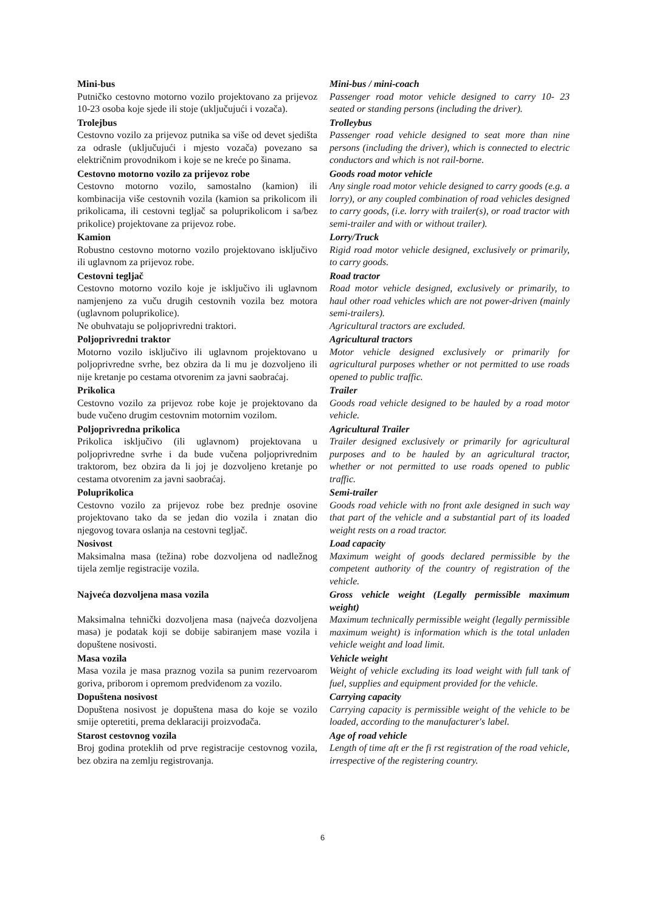Mini-bus
Putničko cestovno motorno vozilo projektovano za prijevoz 10-23 osoba koje sjede ili stoje (uključujući i vozača).
Mini-bus / mini-coach
Passenger road motor vehicle designed to carry 10- 23 seated or standing persons (including the driver).
Trolejbus
Cestovno vozilo za prijevoz putnika sa više od devet sjedišta za odrasle (uključujući i mjesto vozača) povezano sa električnim provodnikom i koje se ne kreće po šinama.
Trolleybus
Passenger road vehicle designed to seat more than nine persons (including the driver), which is connected to electric conductors and which is not rail-borne.
Cestovno motorno vozilo za prijevoz robe
Cestovno motorno vozilo, samostalno (kamion) ili kombinacija više cestovnih vozila (kamion sa prikolicom ili prikolicama, ili cestovni tegljač sa poluprikolicom i sa/bez prikolice) projektovane za prijevoz robe.
Goods road motor vehicle
Any single road motor vehicle designed to carry goods (e.g. a lorry), or any coupled combination of road vehicles designed to carry goods, (i.e. lorry with trailer(s), or road tractor with semi-trailer and with or without trailer).
Kamion
Robustno cestovno motorno vozilo projektovano isključivo ili uglavnom za prijevoz robe.
Lorry/Truck
Rigid road motor vehicle designed, exclusively or primarily, to carry goods.
Cestovni tegljač
Cestovno motorno vozilo koje je isključivo ili uglavnom namjenjeno za vuču drugih cestovnih vozila bez motora (uglavnom poluprikolice).
Ne obuhvataju se poljoprivredni traktori.
Road tractor
Road motor vehicle designed, exclusively or primarily, to haul other road vehicles which are not power-driven (mainly semi-trailers).
Agricultural tractors are excluded.
Poljoprivredni traktor
Motorno vozilo isključivo ili uglavnom projektovano u poljoprivredne svrhe, bez obzira da li mu je dozvoljeno ili nije kretanje po cestama otvorenim za javni saobraćaj.
Agricultural tractors
Motor vehicle designed exclusively or primarily for agricultural purposes whether or not permitted to use roads opened to public traffic.
Prikolica
Cestovno vozilo za prijevoz robe koje je projektovano da bude vučeno drugim cestovnim motornim vozilom.
Trailer
Goods road vehicle designed to be hauled by a road motor vehicle.
Poljoprivredna prikolica
Prikolica isključivo (ili uglavnom) projektovana u poljoprivredne svrhe i da bude vučena poljoprivrednim traktorom, bez obzira da li joj je dozvoljeno kretanje po cestama otvorenim za javni saobraćaj.
Agricultural Trailer
Trailer designed exclusively or primarily for agricultural purposes and to be hauled by an agricultural tractor, whether or not permitted to use roads opened to public traffic.
Poluprikolica
Cestovno vozilo za prijevoz robe bez prednje osovine projektovano tako da se jedan dio vozila i znatan dio njegovog tovara oslanja na cestovni tegljač.
Semi-trailer
Goods road vehicle with no front axle designed in such way that part of the vehicle and a substantial part of its loaded weight rests on a road tractor.
Nosivost
Maksimalna masa (težina) robe dozvoljena od nadležnog tijela zemlje registracije vozila.
Load capacity
Maximum weight of goods declared permissible by the competent authority of the country of registration of the vehicle.
Najveća dozvoljena masa vozila
Maksimalna tehnički dozvoljena masa (najveća dozvoljena masa) je podatak koji se dobije sabiranjem mase vozila i dopuštene nosivosti.
Gross vehicle weight (Legally permissible maximum weight)
Maximum technically permissible weight (legally permissible maximum weight) is information which is the total unladen vehicle weight and load limit.
Masa vozila
Masa vozila je masa praznog vozila sa punim rezervoarom goriva, priborom i opremom predviđenom za vozilo.
Vehicle weight
Weight of vehicle excluding its load weight with full tank of fuel, supplies and equipment provided for the vehicle.
Dopuštena nosivost
Dopuštena nosivost je dopuštena masa do koje se vozilo smije opteretiti, prema deklaraciji proizvođača.
Carrying capacity
Carrying capacity is permissible weight of the vehicle to be loaded, according to the manufacturer's label.
Starost cestovnog vozila
Broj godina proteklih od prve registracije cestovnog vozila, bez obzira na zemlju registrovanja.
Age of road vehicle
Length of time aft er the fi rst registration of the road vehicle, irrespective of the registering country.
6